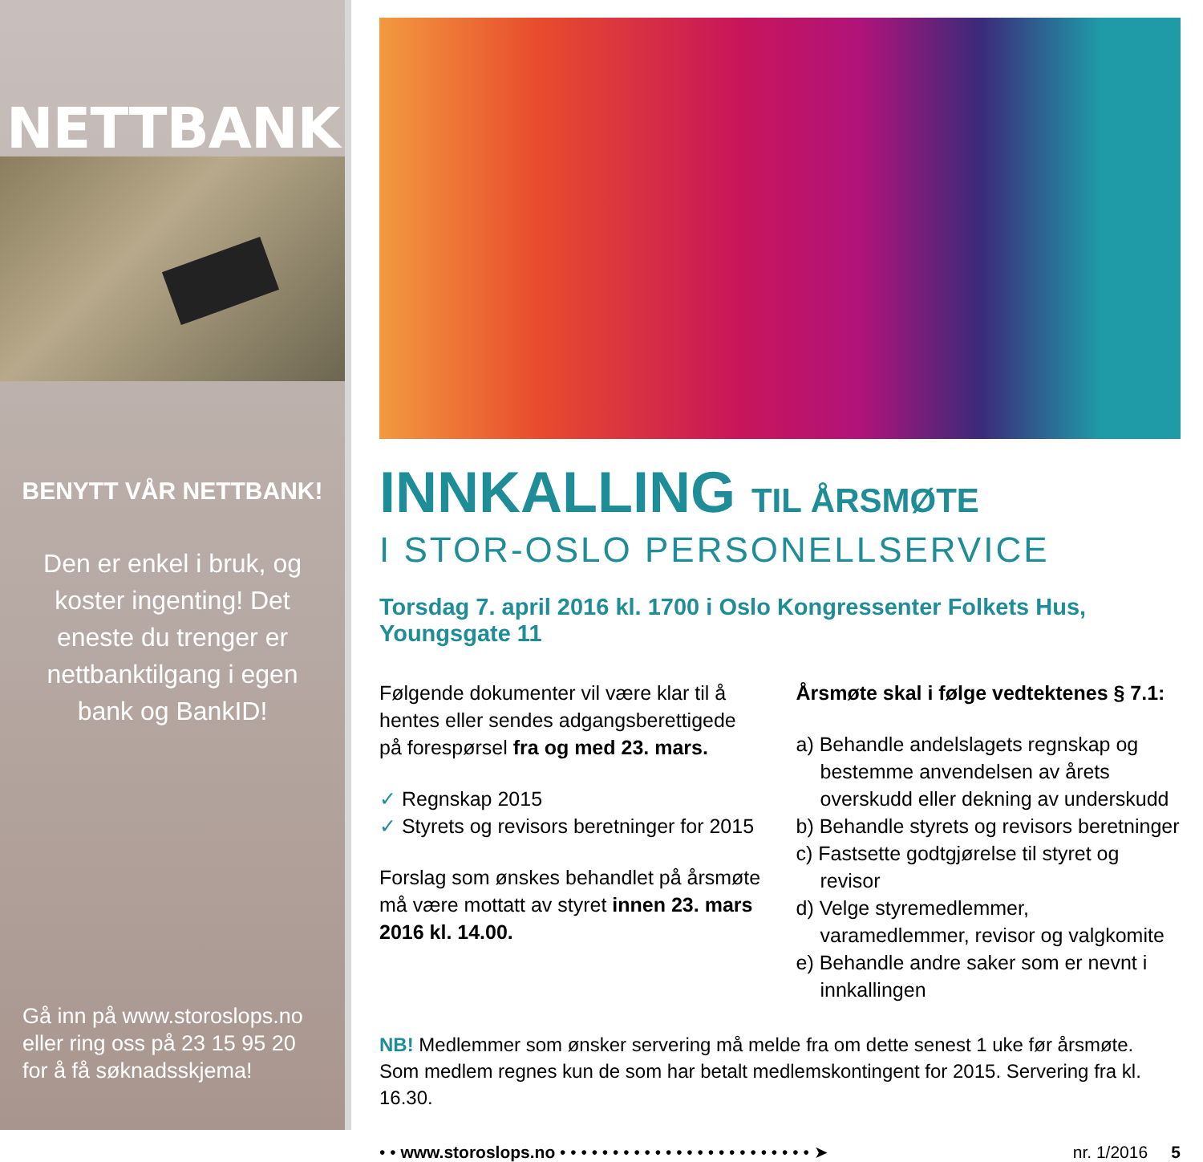NETTBANK
BENYTT VÅR NETTBANK!
Den er enkel i bruk, og koster ingenting! Det eneste du trenger er nettbanktilgang i egen bank og BankID!
Gå inn på www.storoslops.no eller ring oss på 23 15 95 20 for å få søknadsskjema!
INNKALLING TIL ÅRSMØTE
I STOR-OSLO PERSONELLSERVICE
Torsdag 7. april 2016 kl. 1700 i Oslo Kongressenter Folkets Hus, Youngsgate 11
Følgende dokumenter vil være klar til å hentes eller sendes adgangsberettigede på forespørsel fra og med 23. mars.
✓ Regnskap 2015
✓ Styrets og revisors beretninger for 2015
Forslag som ønskes behandlet på årsmøte må være mottatt av styret innen 23. mars 2016 kl. 14.00.
Årsmøte skal i følge vedtektenes § 7.1:
a) Behandle andelslagets regnskap og bestemme anvendelsen av årets overskudd eller dekning av underskudd
b) Behandle styrets og revisors beretninger
c) Fastsette godtgjørelse til styret og revisor
d) Velge styremedlemmer, varamedlemmer, revisor og valgkomite
e) Behandle andre saker som er nevnt i innkallingen
NB! Medlemmer som ønsker servering må melde fra om dette senest 1 uke før årsmøte.
Som medlem regnes kun de som har betalt medlemskontingent for 2015. Servering fra kl. 16.30.
• • www.storoslops.no • • • • • • • • • • • • • • • • • • • • • • • • ➤ nr. 1/2016 5